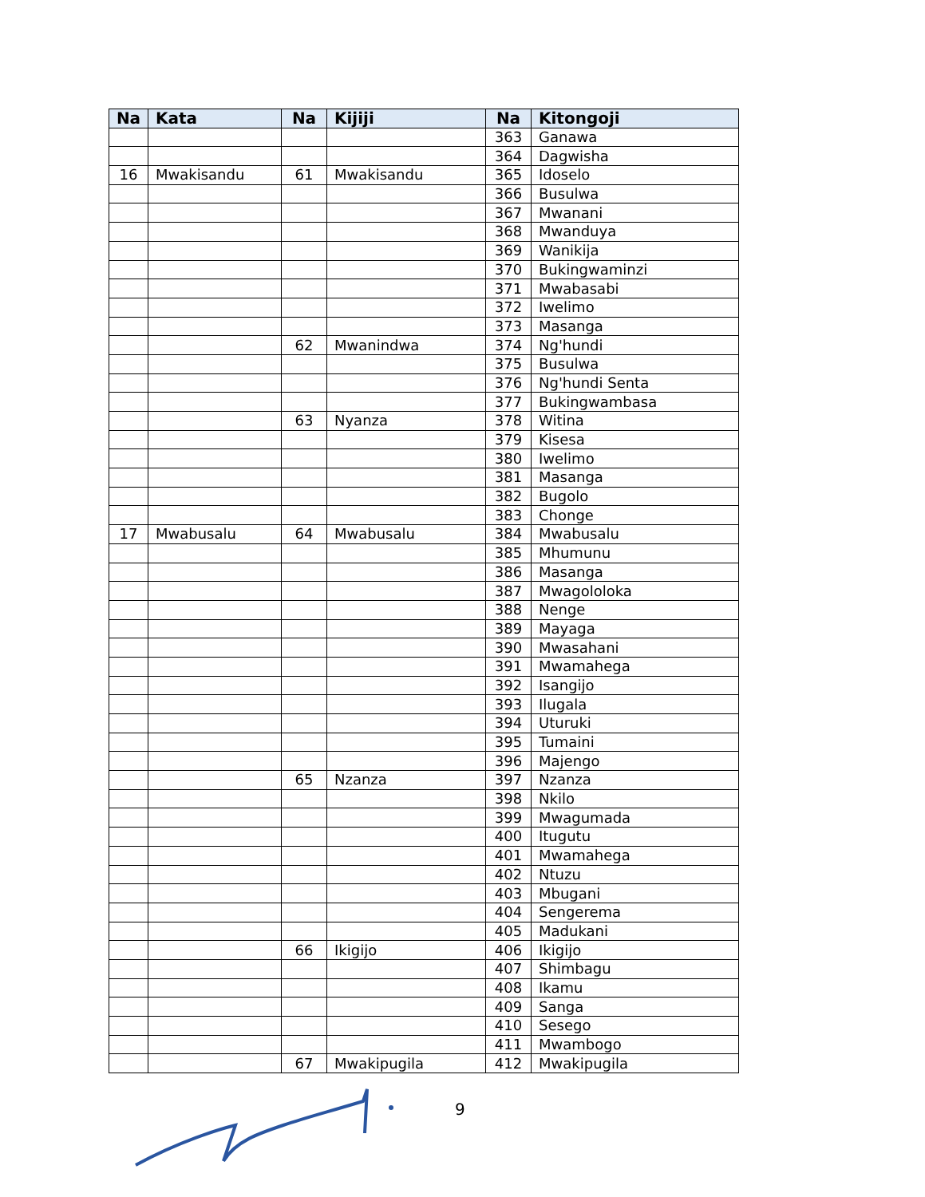| Na | Kata | Na | Kijiji | Na | Kitongoji |
| --- | --- | --- | --- | --- | --- |
| | | | | 363 | Ganawa |
| | | | | 364 | Dagwisha |
| 16 | Mwakisandu | 61 | Mwakisandu | 365 | Idoselo |
| | | | | 366 | Busulwa |
| | | | | 367 | Mwanani |
| | | | | 368 | Mwanduya |
| | | | | 369 | Wanikija |
| | | | | 370 | Bukingwaminzi |
| | | | | 371 | Mwabasabi |
| | | | | 372 | Iwelimo |
| | | | | 373 | Masanga |
| | | 62 | Mwanindwa | 374 | Ng'hundi |
| | | | | 375 | Busulwa |
| | | | | 376 | Ng'hundi Senta |
| | | | | 377 | Bukingwambasa |
| | | 63 | Nyanza | 378 | Witina |
| | | | | 379 | Kisesa |
| | | | | 380 | Iwelimo |
| | | | | 381 | Masanga |
| | | | | 382 | Bugolo |
| | | | | 383 | Chonge |
| 17 | Mwabusalu | 64 | Mwabusalu | 384 | Mwabusalu |
| | | | | 385 | Mhumunu |
| | | | | 386 | Masanga |
| | | | | 387 | Mwagololoka |
| | | | | 388 | Nenge |
| | | | | 389 | Mayaga |
| | | | | 390 | Mwasahani |
| | | | | 391 | Mwamahega |
| | | | | 392 | Isangijo |
| | | | | 393 | Ilugala |
| | | | | 394 | Uturuki |
| | | | | 395 | Tumaini |
| | | | | 396 | Majengo |
| | | 65 | Nzanza | 397 | Nzanza |
| | | | | 398 | Nkilo |
| | | | | 399 | Mwagumada |
| | | | | 400 | Itugutu |
| | | | | 401 | Mwamahega |
| | | | | 402 | Ntuzu |
| | | | | 403 | Mbugani |
| | | | | 404 | Sengerema |
| | | | | 405 | Madukani |
| | | 66 | Ikigijo | 406 | Ikigijo |
| | | | | 407 | Shimbagu |
| | | | | 408 | Ikamu |
| | | | | 409 | Sanga |
| | | | | 410 | Sesego |
| | | | | 411 | Mwambogo |
| | | 67 | Mwakipugila | 412 | Mwakipugila |
9